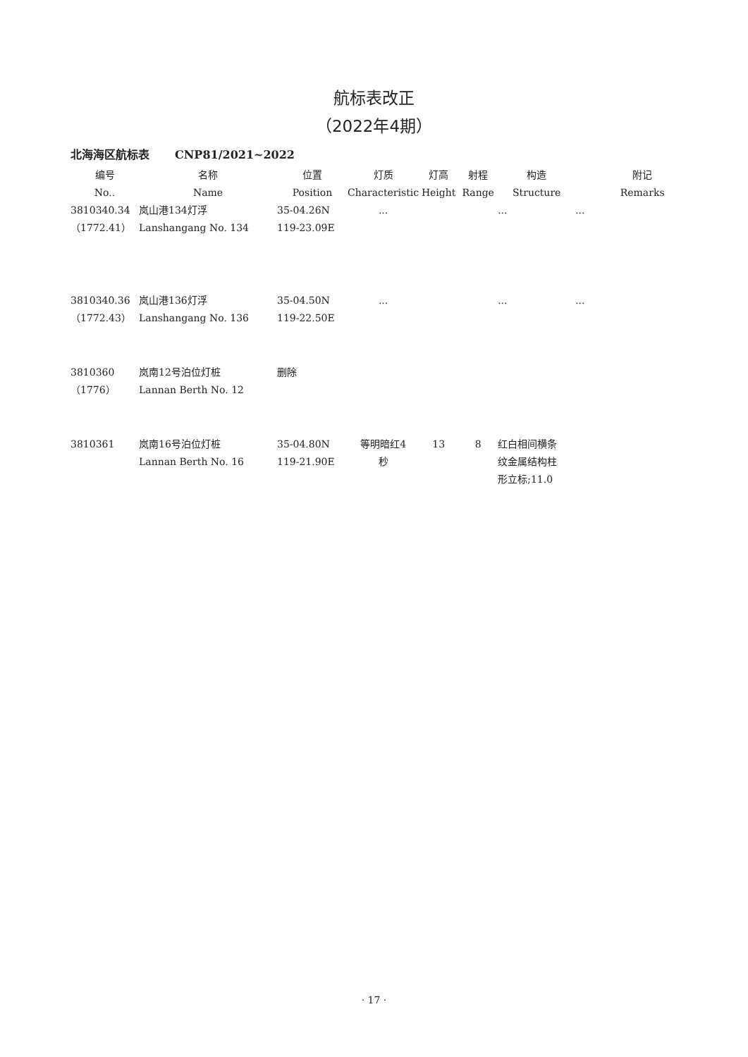航标表改正
（2022年4期）
北海海区航标表 CNP81/2021~2022
| 编号 No.. | 名称 Name | 位置 Position | 灯质 Characteristic | 灯高 Height | 射程 Range | 构造 Structure | | 附记 Remarks |
| --- | --- | --- | --- | --- | --- | --- | --- | --- |
| 3810340.34 （1772.41） | 岚山港134灯浮 Lanshangang No. 134 | 35-04.26N 119-23.09E | ... | | | ... | ... | |
| 3810340.36 （1772.43） | 岚山港136灯浮 Lanshangang No. 136 | 35-04.50N 119-22.50E | ... | | | ... | ... | |
| 3810360 （1776） | 岚南12号泊位灯桩 Lannan Berth No. 12 | 删除 | | | | | | |
| 3810361 | 岚南16号泊位灯桩 Lannan Berth No. 16 | 35-04.80N 119-21.90E | 等明暗红4 秒 | 13 | 8 | 红白相间横条 纹金属结构柱 形立标;11.0 | | |
· 17 ·